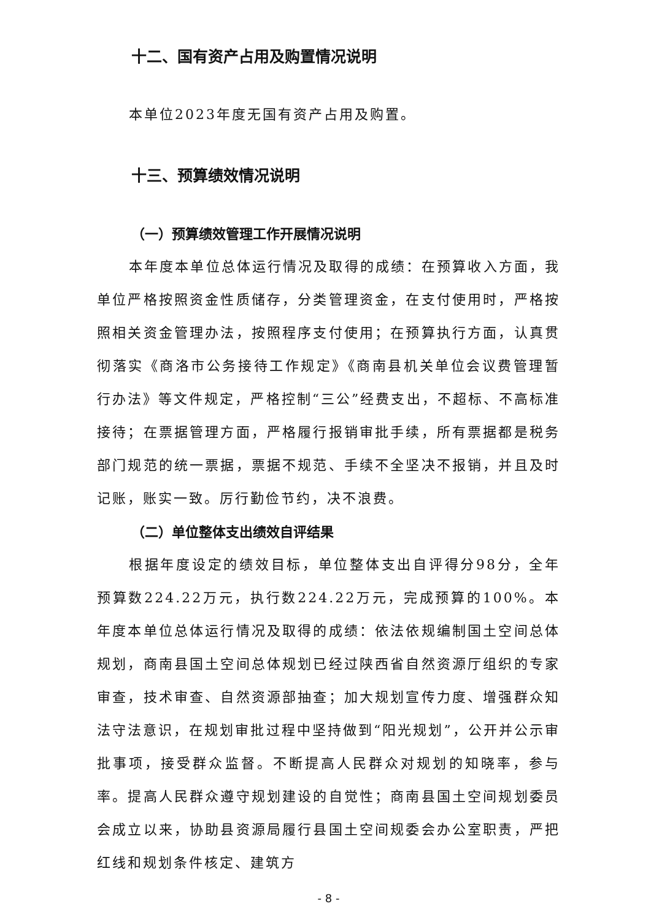十二、国有资产占用及购置情况说明
本单位2023年度无国有资产占用及购置。
十三、预算绩效情况说明
（一）预算绩效管理工作开展情况说明
本年度本单位总体运行情况及取得的成绩：在预算收入方面，我单位严格按照资金性质储存，分类管理资金，在支付使用时，严格按照相关资金管理办法，按照程序支付使用；在预算执行方面，认真贯彻落实《商洛市公务接待工作规定》《商南县机关单位会议费管理暂行办法》等文件规定，严格控制“三公”经费支出，不超标、不高标准接待；在票据管理方面，严格履行报销审批手续，所有票据都是税务部门规范的统一票据，票据不规范、手续不全坚决不报销，并且及时记账，账实一致。厉行勤俭节约，决不浪费。
（二）单位整体支出绩效自评结果
根据年度设定的绩效目标，单位整体支出自评得分98分，全年预算数224.22万元，执行数224.22万元，完成预算的100%。本年度本单位总体运行情况及取得的成绩：依法依规编制国土空间总体规划，商南县国土空间总体规划已经过陕西省自然资源厅组织的专家审查，技术审查、自然资源部抽查；加大规划宣传力度、增强群众知法守法意识，在规划审批过程中坚持做到“阳光规划”，公开并公示审批事项，接受群众监督。不断提高人民群众对规划的知晓率，参与率。提高人民群众遵守规划建设的自觉性；商南县国土空间规划委员会成立以来，协助县资源局履行县国土空间规委会办公室职责，严把红线和规划条件核定、建筑方
- 8 -